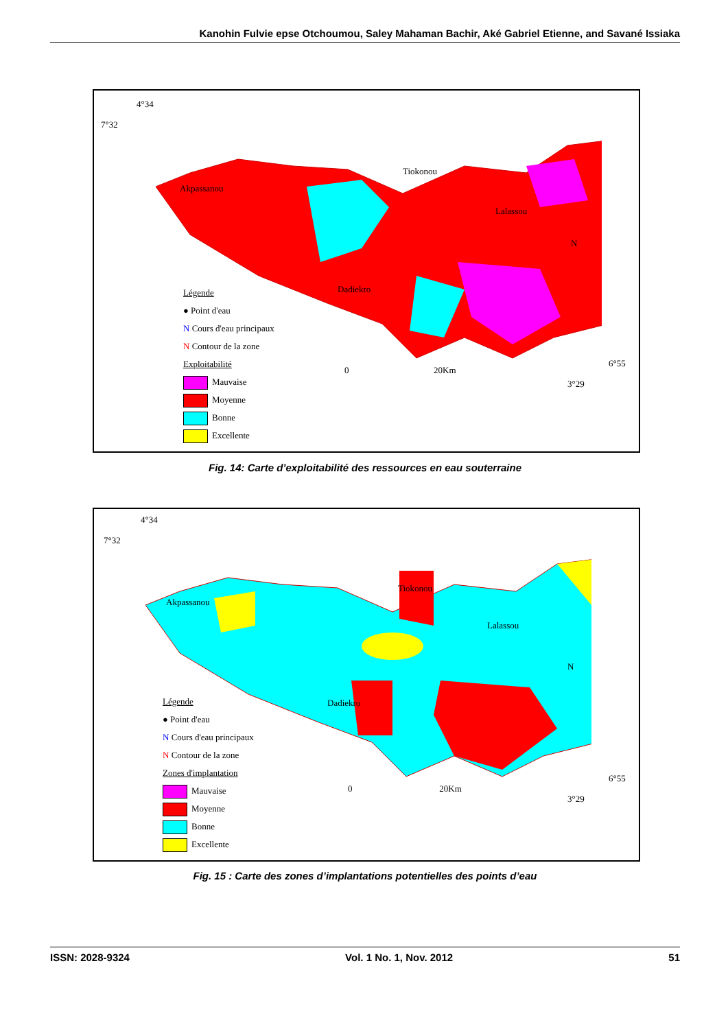Kanohin Fulvie epse Otchoumou, Saley Mahaman Bachir, Aké Gabriel Etienne, and Savané Issiaka
4°34
7°32
Akpassanou
Tiokonou
Lalassou
Dadiekro
N
0 20Km
6°55
3°29
Légende
● Point d'eau
N Cours d'eau principaux
N Contour de la zone
Exploitabilité
Mauvaise
Moyenne
Bonne
Excellente
Fig. 14: Carte d’exploitabilité des ressources en eau souterraine
4°34
7°32
Akpassanou
Tiokonou
Lalassou
Dadiekro
N
0 20Km
6°55
3°29
Légende
● Point d'eau
N Cours d'eau principaux
N Contour de la zone
Zones d'implantation
Mauvaise
Moyenne
Bonne
Excellente
Fig. 15 : Carte des zones d’implantations potentielles des points d’eau
ISSN: 2028-9324 Vol. 1 No. 1, Nov. 2012 51